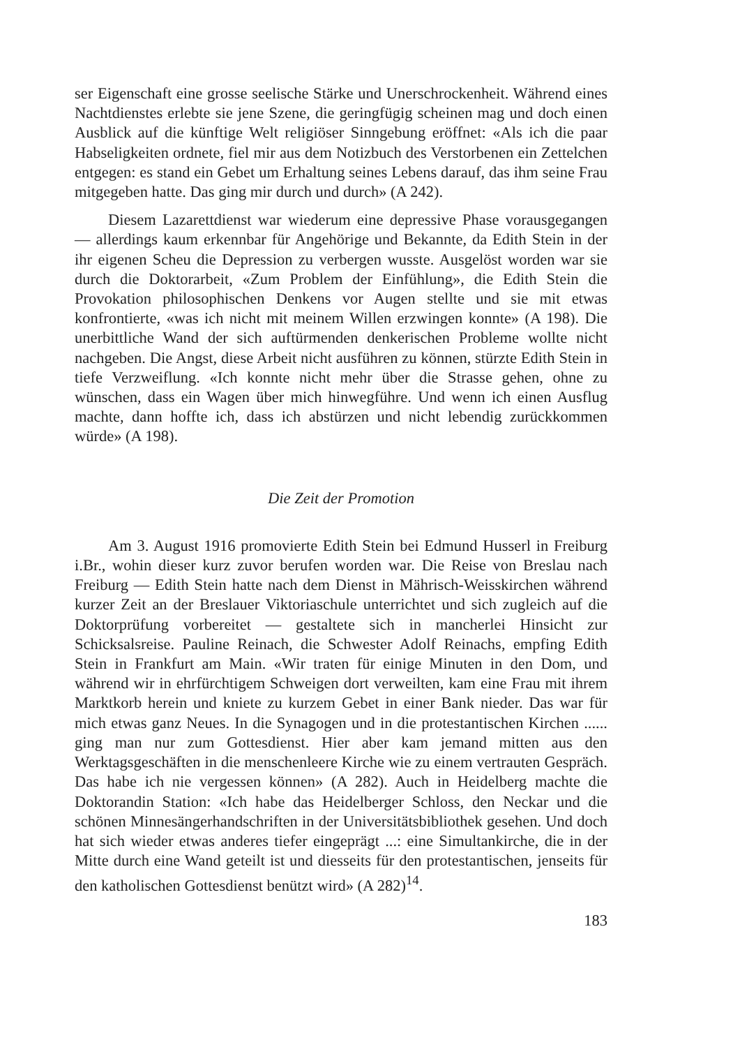ser Eigenschaft eine grosse seelische Stärke und Unerschrockenheit. Während eines Nachtdienstes erlebte sie jene Szene, die geringfügig scheinen mag und doch einen Ausblick auf die künftige Welt religiöser Sinngebung eröffnet: «Als ich die paar Habseligkeiten ordnete, fiel mir aus dem Notizbuch des Verstorbenen ein Zettelchen entgegen: es stand ein Gebet um Erhaltung seines Lebens darauf, das ihm seine Frau mitgegeben hatte. Das ging mir durch und durch» (A 242).
Diesem Lazarettdienst war wiederum eine depressive Phase vorausgegangen — allerdings kaum erkennbar für Angehörige und Bekannte, da Edith Stein in der ihr eigenen Scheu die Depression zu verbergen wusste. Ausgelöst worden war sie durch die Doktorarbeit, «Zum Problem der Einfühlung», die Edith Stein die Provokation philosophischen Denkens vor Augen stellte und sie mit etwas konfrontierte, «was ich nicht mit meinem Willen erzwingen konnte» (A 198). Die unerbittliche Wand der sich auftürmenden denkerischen Probleme wollte nicht nachgeben. Die Angst, diese Arbeit nicht ausführen zu können, stürzte Edith Stein in tiefe Verzweiflung. «Ich konnte nicht mehr über die Strasse gehen, ohne zu wünschen, dass ein Wagen über mich hinwegführe. Und wenn ich einen Ausflug machte, dann hoffte ich, dass ich abstürzen und nicht lebendig zurückkommen würde» (A 198).
Die Zeit der Promotion
Am 3. August 1916 promovierte Edith Stein bei Edmund Husserl in Freiburg i.Br., wohin dieser kurz zuvor berufen worden war. Die Reise von Breslau nach Freiburg — Edith Stein hatte nach dem Dienst in Mährisch-Weisskirchen während kurzer Zeit an der Breslauer Viktoriaschule unterrichtet und sich zugleich auf die Doktorprüfung vorbereitet — gestaltete sich in mancherlei Hinsicht zur Schicksalsreise. Pauline Reinach, die Schwester Adolf Reinachs, empfing Edith Stein in Frankfurt am Main. «Wir traten für einige Minuten in den Dom, und während wir in ehrfürchtigem Schweigen dort verweilten, kam eine Frau mit ihrem Marktkorb herein und kniete zu kurzem Gebet in einer Bank nieder. Das war für mich etwas ganz Neues. In die Synagogen und in die protestantischen Kirchen ...... ging man nur zum Gottesdienst. Hier aber kam jemand mitten aus den Werktagsgeschäften in die menschenleere Kirche wie zu einem vertrauten Gespräch. Das habe ich nie vergessen können» (A 282). Auch in Heidelberg machte die Doktorandin Station: «Ich habe das Heidelberger Schloss, den Neckar und die schönen Minnesängerhandschriften in der Universitätsbibliothek gesehen. Und doch hat sich wieder etwas anderes tiefer eingeprägt ...: eine Simultankirche, die in der Mitte durch eine Wand geteilt ist und diesseits für den protestantischen, jenseits für den katholischen Gottesdienst benützt wird» (A 282)<sup>14</sup>.
183